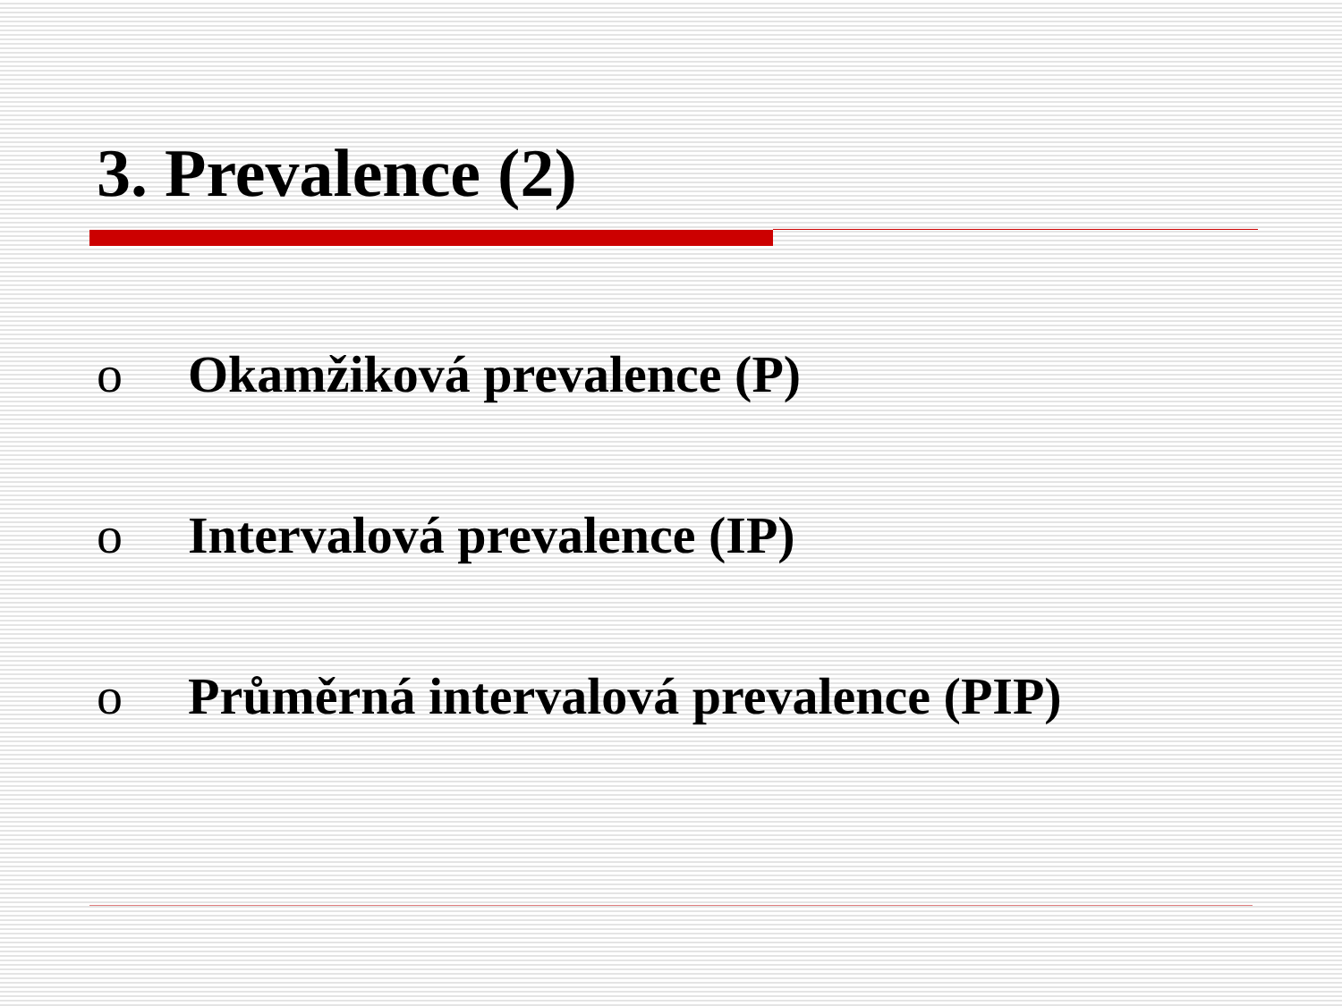3. Prevalence (2)
o Okamžiková prevalence (P)
o Intervalová prevalence (IP)
o Průměrná intervalová prevalence (PIP)